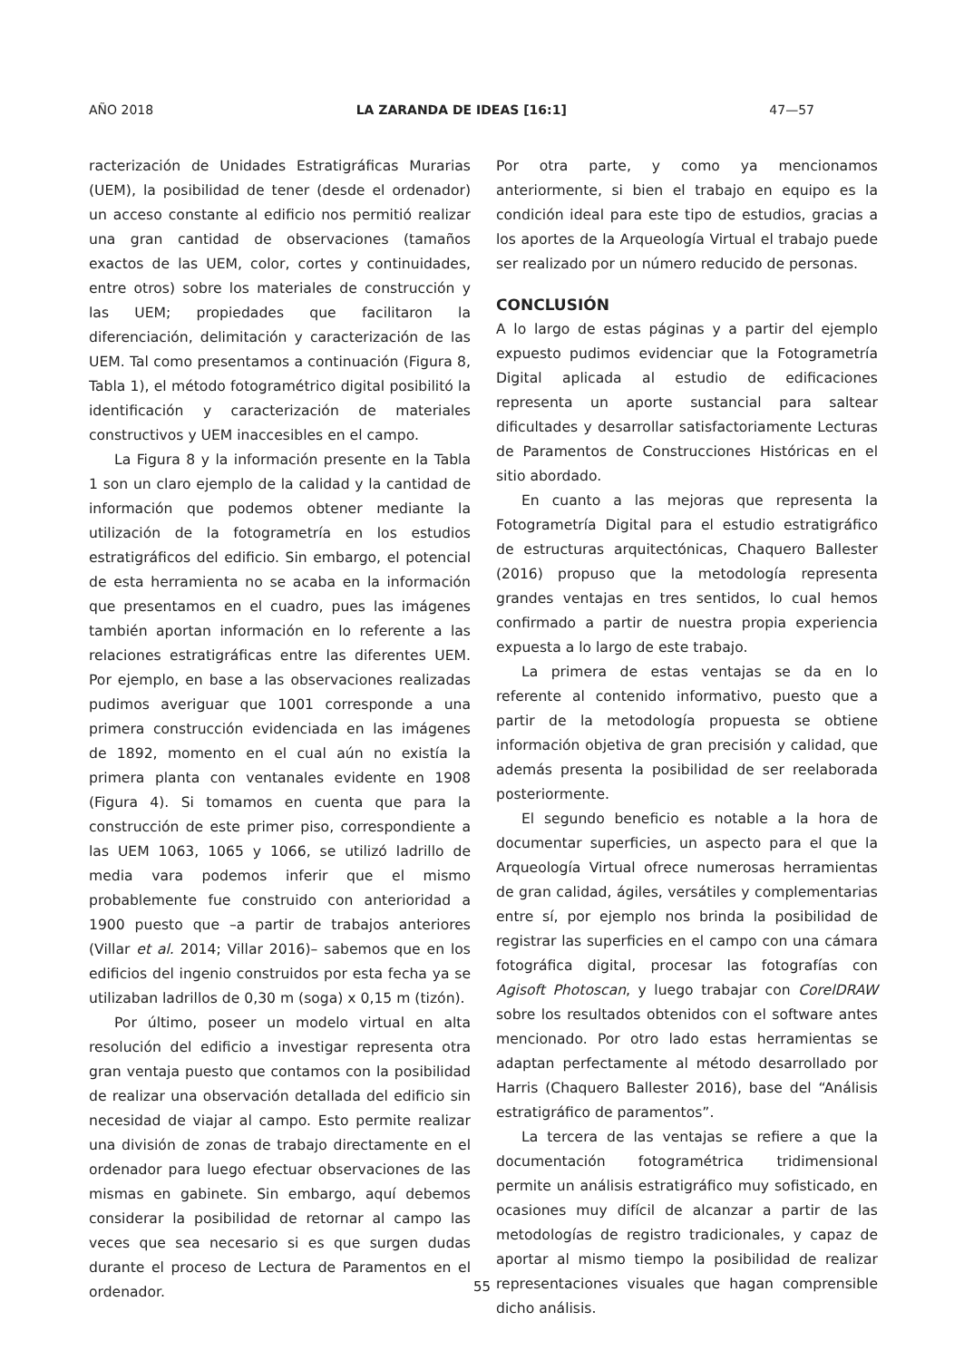AÑO 2018 LA ZARANDA DE IDEAS [16:1] 47—57
racterización de Unidades Estratigráficas Murarias (UEM), la posibilidad de tener (desde el ordenador) un acceso constante al edificio nos permitió realizar una gran cantidad de observaciones (tamaños exactos de las UEM, color, cortes y continuidades, entre otros) sobre los materiales de construcción y las UEM; propiedades que facilitaron la diferenciación, delimitación y caracterización de las UEM. Tal como presentamos a continuación (Figura 8, Tabla 1), el método fotogramétrico digital posibilitó la identificación y caracterización de materiales constructivos y UEM inaccesibles en el campo.
La Figura 8 y la información presente en la Tabla 1 son un claro ejemplo de la calidad y la cantidad de información que podemos obtener mediante la utilización de la fotogrametría en los estudios estratigráficos del edificio. Sin embargo, el potencial de esta herramienta no se acaba en la información que presentamos en el cuadro, pues las imágenes también aportan información en lo referente a las relaciones estratigráficas entre las diferentes UEM. Por ejemplo, en base a las observaciones realizadas pudimos averiguar que 1001 corresponde a una primera construcción evidenciada en las imágenes de 1892, momento en el cual aún no existía la primera planta con ventanales evidente en 1908 (Figura 4). Si tomamos en cuenta que para la construcción de este primer piso, correspondiente a las UEM 1063, 1065 y 1066, se utilizó ladrillo de media vara podemos inferir que el mismo probablemente fue construido con anterioridad a 1900 puesto que –a partir de trabajos anteriores (Villar et al. 2014; Villar 2016)– sabemos que en los edificios del ingenio construidos por esta fecha ya se utilizaban ladrillos de 0,30 m (soga) x 0,15 m (tizón).
Por último, poseer un modelo virtual en alta resolución del edificio a investigar representa otra gran ventaja puesto que contamos con la posibilidad de realizar una observación detallada del edificio sin necesidad de viajar al campo. Esto permite realizar una división de zonas de trabajo directamente en el ordenador para luego efectuar observaciones de las mismas en gabinete. Sin embargo, aquí debemos considerar la posibilidad de retornar al campo las veces que sea necesario si es que surgen dudas durante el proceso de Lectura de Paramentos en el ordenador.
Por otra parte, y como ya mencionamos anteriormente, si bien el trabajo en equipo es la condición ideal para este tipo de estudios, gracias a los aportes de la Arqueología Virtual el trabajo puede ser realizado por un número reducido de personas.
CONCLUSIÓN
A lo largo de estas páginas y a partir del ejemplo expuesto pudimos evidenciar que la Fotogrametría Digital aplicada al estudio de edificaciones representa un aporte sustancial para saltear dificultades y desarrollar satisfactoriamente Lecturas de Paramentos de Construcciones Históricas en el sitio abordado.
En cuanto a las mejoras que representa la Fotogrametría Digital para el estudio estratigráfico de estructuras arquitectónicas, Chaquero Ballester (2016) propuso que la metodología representa grandes ventajas en tres sentidos, lo cual hemos confirmado a partir de nuestra propia experiencia expuesta a lo largo de este trabajo.
La primera de estas ventajas se da en lo referente al contenido informativo, puesto que a partir de la metodología propuesta se obtiene información objetiva de gran precisión y calidad, que además presenta la posibilidad de ser reelaborada posteriormente.
El segundo beneficio es notable a la hora de documentar superficies, un aspecto para el que la Arqueología Virtual ofrece numerosas herramientas de gran calidad, ágiles, versátiles y complementarias entre sí, por ejemplo nos brinda la posibilidad de registrar las superficies en el campo con una cámara fotográfica digital, procesar las fotografías con Agisoft Photoscan, y luego trabajar con CorelDRAW sobre los resultados obtenidos con el software antes mencionado. Por otro lado estas herramientas se adaptan perfectamente al método desarrollado por Harris (Chaquero Ballester 2016), base del “Análisis estratigráfico de paramentos”.
La tercera de las ventajas se refiere a que la documentación fotogramétrica tridimensional permite un análisis estratigráfico muy sofisticado, en ocasiones muy difícil de alcanzar a partir de las metodologías de registro tradicionales, y capaz de aportar al mismo tiempo la posibilidad de realizar representaciones visuales que hagan comprensible dicho análisis.
55